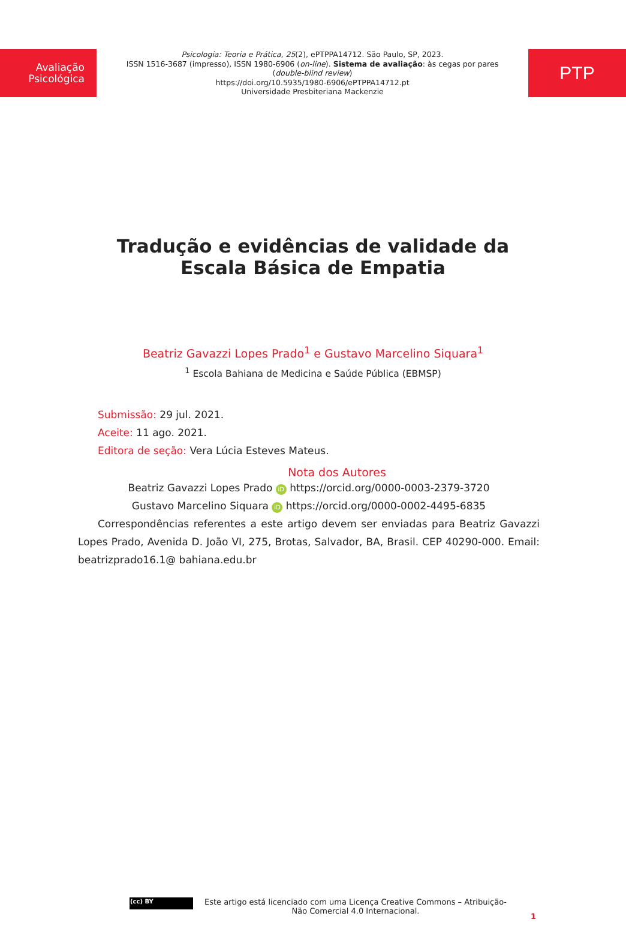Avaliação
Psicológica
Psicologia: Teoria e Prática, 25(2), ePTPPA14712. São Paulo, SP, 2023.
ISSN 1516-3687 (impresso), ISSN 1980-6906 (on-line). Sistema de avaliação: às cegas por pares
(double-blind review)
https://doi.org/10.5935/1980-6906/ePTPPA14712.pt
Universidade Presbiteriana Mackenzie
PTP
Tradução e evidências de validade da Escala Básica de Empatia
Beatriz Gavazzi Lopes Prado<sup>1</sup> e Gustavo Marcelino Siquara<sup>1</sup>
<sup>1</sup> Escola Bahiana de Medicina e Saúde Pública (EBMSP)
Submissão: 29 jul. 2021.
Aceite: 11 ago. 2021.
Editora de seção: Vera Lúcia Esteves Mateus.
Nota dos Autores
Beatriz Gavazzi Lopes Prado iD https://orcid.org/0000-0003-2379-3720
Gustavo Marcelino Siquara iD https://orcid.org/0000-0002-4495-6835
Correspondências referentes a este artigo devem ser enviadas para Beatriz Gavazzi Lopes Prado, Avenida D. João VI, 275, Brotas, Salvador, BA, Brasil. CEP 40290-000. Email: beatrizprado16.1@ bahiana.edu.br
(cc) BY
Este artigo está licenciado com uma Licença Creative Commons – Atribuição-Não Comercial 4.0 Internacional.
1